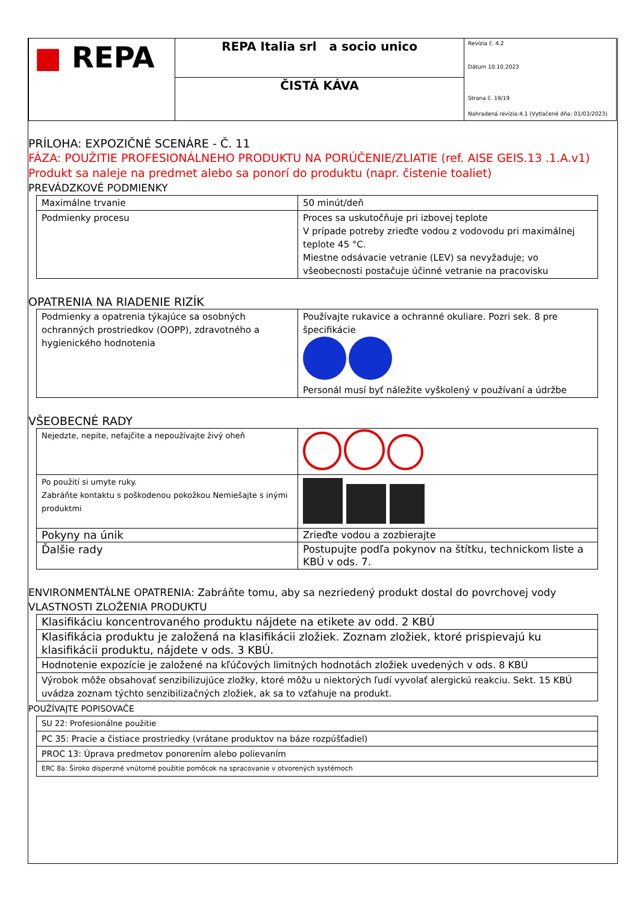| ■ REPA | REPA Italia srl a socio unico | Revízia č. 4.2 Dátum 10.10.2023 Strana č. 19/19 Nahradená revízia:4.1 (Vytlačené dňa: 01/03/2023) |
| | ČISTÁ KÁVA | |
PRÍLOHA: EXPOZIČNÉ SCENÁRE - Č. 11
FÁZA: POUŽITIE PROFESIONÁLNEHO PRODUKTU NA PORÚČENIE/ZLIATIE (ref. AISE GEIS.13 .1.A.v1)
Produkt sa naleje na predmet alebo sa ponorí do produktu (napr. čistenie toaliet)
PREVÁDZKOVÉ PODMIENKY
| Maximálne trvanie | 50 minút/deň |
| Podmienky procesu | Proces sa uskutočňuje pri izbovej teplote V prípade potreby zrieďte vodou z vodovodu pri maximálnej teplote 45 °C. Miestne odsávacie vetranie (LEV) sa nevyžaduje; vo všeobecnosti postačuje účinné vetranie na pracovisku |
OPATRENIA NA RIADENIE RIZÍK
| Podmienky a opatrenia týkajúce sa osobných ochranných prostriedkov (OOPP), zdravotného a hygienického hodnotenia | Používajte rukavice a ochranné okuliare. Pozri sek. 8 pre špecifikácie Personál musí byť náležite vyškolený v používaní a údržbe |
VŠEOBECNÉ RADY
| Nejedzte, nepite, nefajčite a nepoužívajte živý oheň | |
| Po použití si umyte ruky. Zabráňte kontaktu s poškodenou pokožkou Nemiešajte s inými produktmi | |
| Pokyny na únik | Zrieďte vodou a zozbierajte |
| Ďalšie rady | Postupujte podľa pokynov na štítku, technickom liste a KBÚ v ods. 7. |
ENVIRONMENTÁLNE OPATRENIA: Zabráňte tomu, aby sa nezriedený produkt dostal do povrchovej vody VLASTNOSTI ZLOŽENIA PRODUKTU
| Klasifikáciu koncentrovaného produktu nájdete na etikete av odd. 2 KBÚ |
| Klasifikácia produktu je založená na klasifikácii zložiek. Zoznam zložiek, ktoré prispievajú ku klasifikácii produktu, nájdete v ods. 3 KBÚ. |
| Hodnotenie expozície je založené na kľúčových limitných hodnotách zložiek uvedených v ods. 8 KBÚ |
| Výrobok môže obsahovať senzibilizujúce zložky, ktoré môžu u niektorých ľudí vyvolať alergickú reakciu. Sekt. 15 KBÚ uvádza zoznam týchto senzibilizačných zložiek, ak sa to vzťahuje na produkt. |
POUŽÍVAJTE POPISOVAČE
| SU 22: Profesionálne použitie |
| PC 35: Pracie a čistiace prostriedky (vrátane produktov na báze rozpúšťadiel) |
| PROC 13: Úprava predmetov ponorením alebo polievaním |
| ERC 8a: Široko disperzné vnútorné použitie pomôcok na spracovanie v otvorených systémoch |